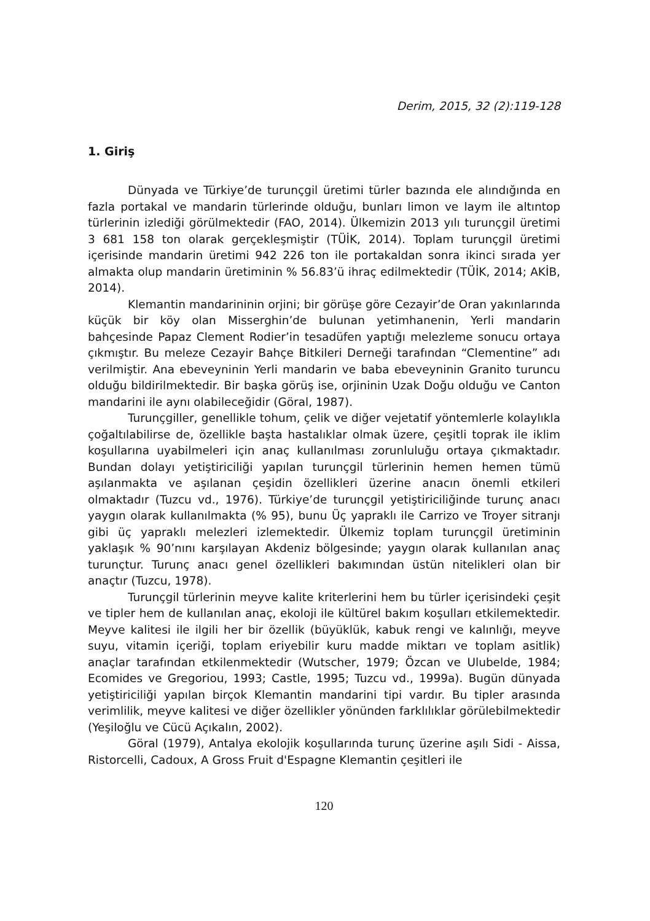Derim, 2015, 32 (2):119-128
1. Giriş
Dünyada ve Türkiye’de turunçgil üretimi türler bazında ele alındığında en fazla portakal ve mandarin türlerinde olduğu, bunları limon ve laym ile altıntop türlerinin izlediği görülmektedir (FAO, 2014). Ülkemizin 2013 yılı turunçgil üretimi 3 681 158 ton olarak gerçekleşmiştir (TÜİK, 2014). Toplam turunçgil üretimi içerisinde mandarin üretimi 942 226 ton ile portakaldan sonra ikinci sırada yer almakta olup mandarin üretiminin % 56.83’ü ihraç edilmektedir (TÜİK, 2014; AKİB, 2014).
Klemantin mandarininin orjini; bir görüşe göre Cezayir’de Oran yakınlarında küçük bir köy olan Misserghin’de bulunan yetimhanenin, Yerli mandarin bahçesinde Papaz Clement Rodier’in tesadüfen yaptığı melezleme sonucu ortaya çıkmıştır. Bu meleze Cezayir Bahçe Bitkileri Derneği tarafından “Clementine” adı verilmiştir. Ana ebeveyninin Yerli mandarin ve baba ebeveyninin Granito turuncu olduğu bildirilmektedir. Bir başka görüş ise, orjininin Uzak Doğu olduğu ve Canton mandarini ile aynı olabileceğidir (Göral, 1987).
Turunçgiller, genellikle tohum, çelik ve diğer vejetatif yöntemlerle kolaylıkla çoğaltılabilirse de, özellikle başta hastalıklar olmak üzere, çeşitli toprak ile iklim koşullarına uyabilmeleri için anaç kullanılması zorunluluğu ortaya çıkmaktadır. Bundan dolayı yetiştiriciliği yapılan turunçgil türlerinin hemen hemen tümü aşılanmakta ve aşılanan çeşidin özellikleri üzerine anacın önemli etkileri olmaktadır (Tuzcu vd., 1976). Türkiye’de turunçgil yetiştiriciliğinde turunç anacı yaygın olarak kullanılmakta (% 95), bunu Üç yapraklı ile Carrizo ve Troyer sitranjı gibi üç yapraklı melezleri izlemektedir. Ülkemiz toplam turunçgil üretiminin yaklaşık % 90’nını karşılayan Akdeniz bölgesinde; yaygın olarak kullanılan anaç turunçtur. Turunç anacı genel özellikleri bakımından üstün nitelikleri olan bir anaçtır (Tuzcu, 1978).
Turunçgil türlerinin meyve kalite kriterlerini hem bu türler içerisindeki çeşit ve tipler hem de kullanılan anaç, ekoloji ile kültürel bakım koşulları etkilemektedir. Meyve kalitesi ile ilgili her bir özellik (büyüklük, kabuk rengi ve kalınlığı, meyve suyu, vitamin içeriği, toplam eriyebilir kuru madde miktarı ve toplam asitlik) anaçlar tarafından etkilenmektedir (Wutscher, 1979; Özcan ve Ulubelde, 1984; Ecomides ve Gregoriou, 1993; Castle, 1995; Tuzcu vd., 1999a). Bugün dünyada yetiştiriciliği yapılan birçok Klemantin mandarini tipi vardır. Bu tipler arasında verimlilik, meyve kalitesi ve diğer özellikler yönünden farklılıklar görülebilmektedir (Yeşiloğlu ve Cücü Açıkalın, 2002).
Göral (1979), Antalya ekolojik koşullarında turunç üzerine aşılı Sidi - Aissa, Ristorcelli, Cadoux, A Gross Fruit d'Espagne Klemantin çeşitleri ile
120